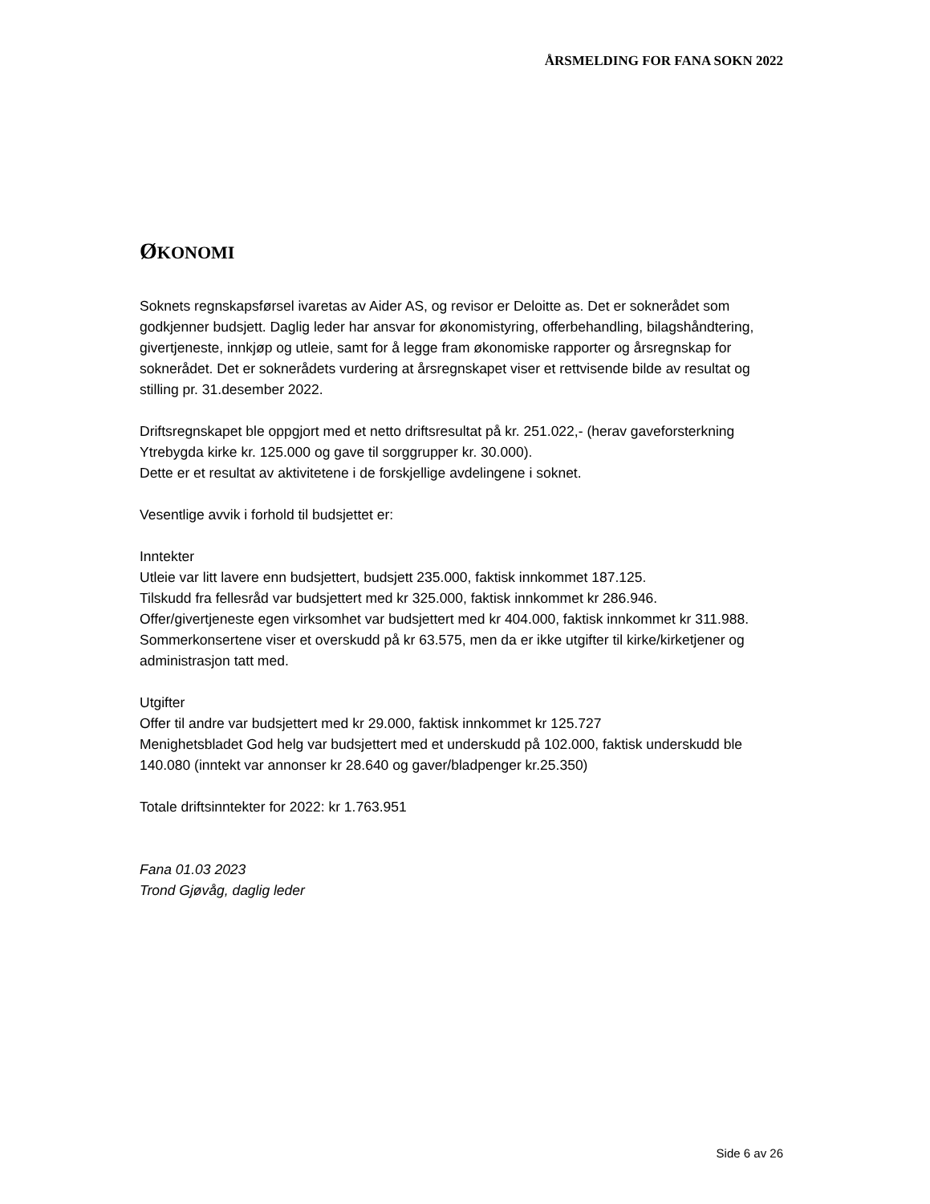ÅRSMELDING FOR FANA SOKN 2022
ØKONOMI
Soknets regnskapsførsel ivaretas av Aider AS, og revisor er Deloitte as. Det er soknerådet som godkjenner budsjett. Daglig leder har ansvar for økonomistyring, offerbehandling, bilagshåndtering, givertjeneste, innkjøp og utleie, samt for å legge fram økonomiske rapporter og årsregnskap for soknerådet. Det er soknerådets vurdering at årsregnskapet viser et rettvisende bilde av resultat og stilling pr. 31.desember 2022.
Driftsregnskapet ble oppgjort med et netto driftsresultat på kr. 251.022,- (herav gaveforsterkning Ytrebygda kirke kr. 125.000 og gave til sorggrupper kr. 30.000).
Dette er et resultat av aktivitetene i de forskjellige avdelingene i soknet.
Vesentlige avvik i forhold til budsjettet er:
Inntekter
Utleie var litt lavere enn budsjettert, budsjett 235.000, faktisk innkommet 187.125.
Tilskudd fra fellesråd var budsjettert med kr 325.000, faktisk innkommet kr 286.946.
Offer/givertjeneste egen virksomhet var budsjettert med kr 404.000, faktisk innkommet kr 311.988.
Sommerkonsertene viser et overskudd på kr 63.575, men da er ikke utgifter til kirke/kirketjener og administrasjon tatt med.
Utgifter
Offer til andre var budsjettert med kr 29.000, faktisk innkommet kr 125.727
Menighetsbladet God helg var budsjettert med et underskudd på 102.000, faktisk underskudd ble 140.080 (inntekt var annonser kr 28.640 og gaver/bladpenger kr.25.350)
Totale driftsinntekter for 2022: kr 1.763.951
Fana 01.03 2023
Trond Gjøvåg, daglig leder
Side 6 av 26